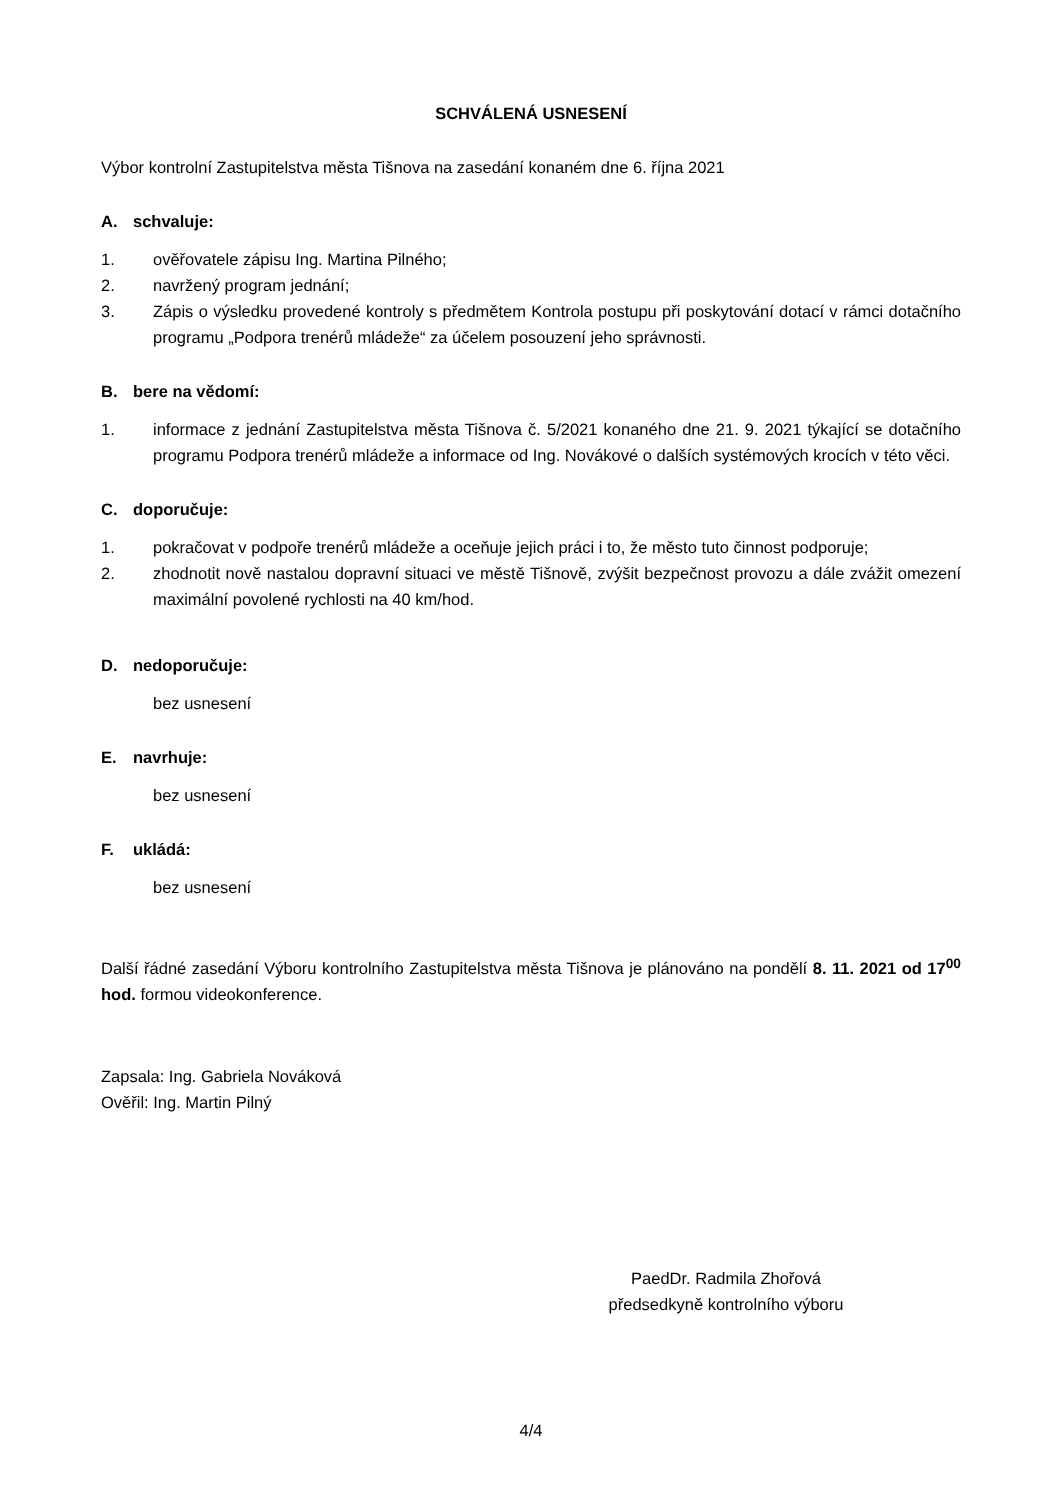SCHVÁLENÁ USNESENÍ
Výbor kontrolní Zastupitelstva města Tišnova na zasedání konaném dne 6. října 2021
A. schvaluje:
1. ověřovatele zápisu Ing. Martina Pilného;
2. navržený program jednání;
3. Zápis o výsledku provedené kontroly s předmětem Kontrola postupu při poskytování dotací v rámci dotačního programu „Podpora trenérů mládeže“ za účelem posouzení jeho správnosti.
B. bere na vědomí:
1. informace z jednání Zastupitelstva města Tišnova č. 5/2021 konaného dne 21. 9. 2021 týkající se dotačního programu Podpora trenérů mládeže a informace od Ing. Novákové o dalších systémových krocích v této věci.
C. doporučuje:
1. pokračovat v podpoře trenérů mládeže a oceňuje jejich práci i to, že město tuto činnost podporuje;
2. zhodnotit nově nastalou dopravní situaci ve městě Tišnově, zvýšit bezpečnost provozu a dále zvážit omezení maximální povolené rychlosti na 40 km/hod.
D. nedoporučuje:
bez usnesení
E. navrhuje:
bez usnesení
F. ukládá:
bez usnesení
Další řádné zasedání Výboru kontrolního Zastupitelstva města Tišnova je plánováno na pondělí 8. 11. 2021 od 17<sup>00</sup> hod. formou videokonference.
Zapsala: Ing. Gabriela Nováková
Ověřil: Ing. Martin Pilný
PaedDr. Radmila Zhořová
předsedkyně kontrolního výboru
4/4